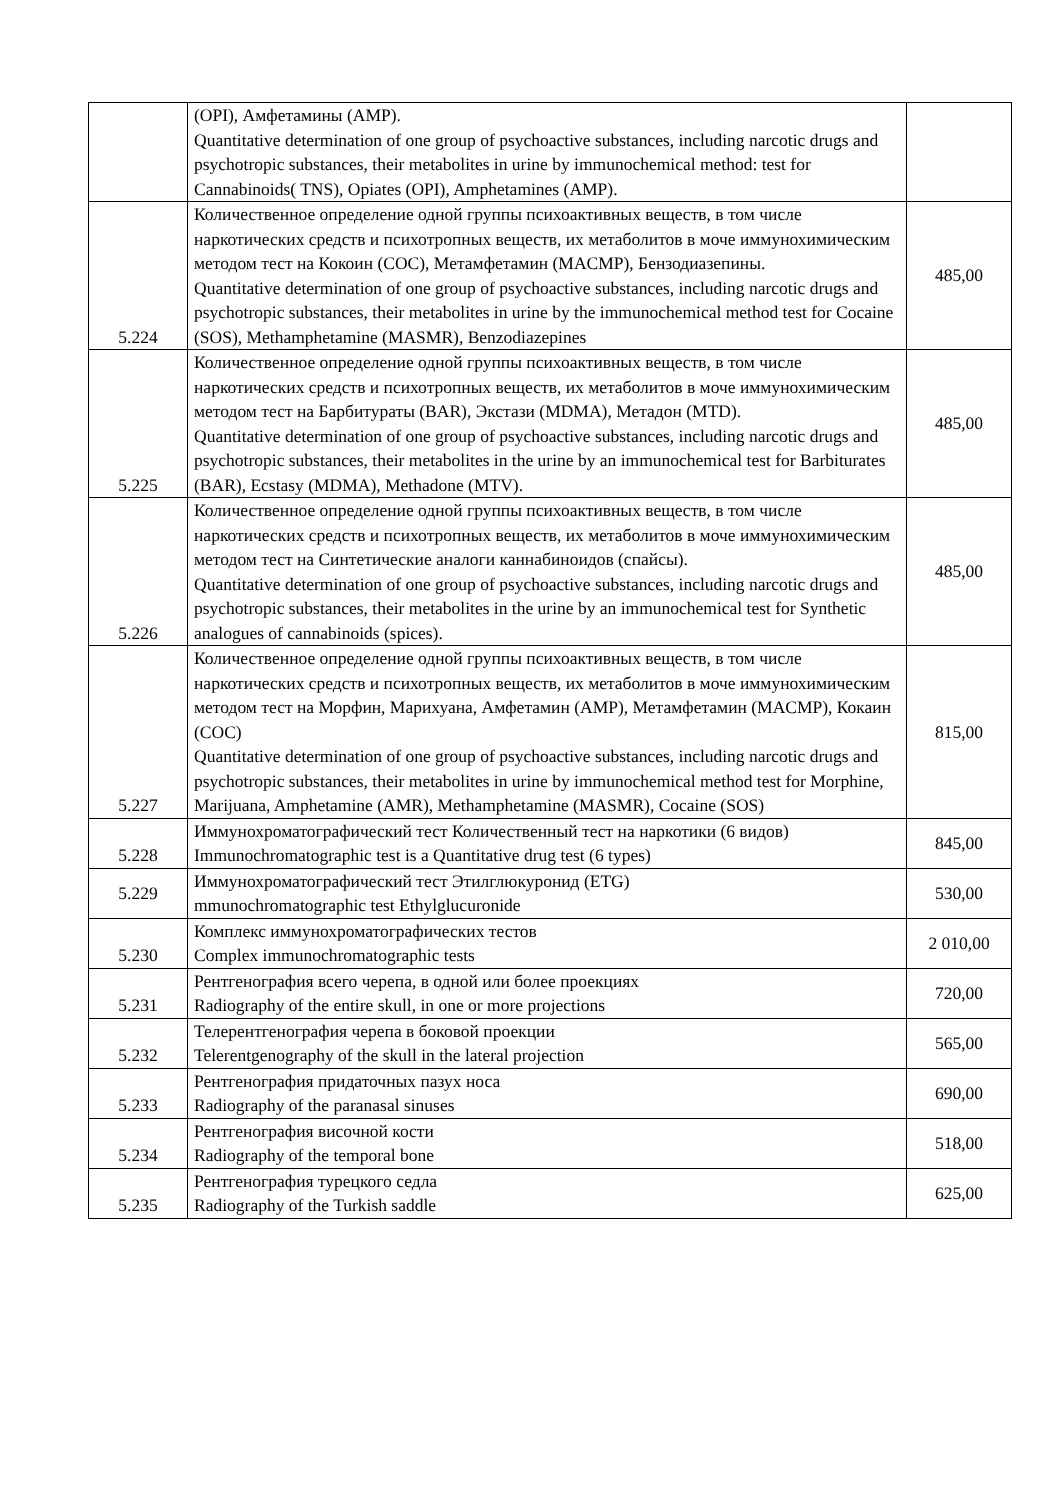| | (OPI), Амфетамины (AMP). Quantitative determination of one group of psychoactive substances, including narcotic drugs and psychotropic substances, their metabolites in urine by immunochemical method: test for Cannabinoids( TNS), Opiates (OPI), Amphetamines (AMP). | |
| 5.224 | Количественное определение одной группы психоактивных веществ, в том числе наркотических средств и психотропных веществ, их метаболитов в моче иммунохимическим методом тест на Кокоин (COC), Метамфетамин (MACMP), Бензодиазепины. Quantitative determination of one group of psychoactive substances, including narcotic drugs and psychotropic substances, their metabolites in urine by the immunochemical method test for Cocaine (SOS), Methamphetamine (MASMR), Benzodiazepines | 485,00 |
| 5.225 | Количественное определение одной группы психоактивных веществ, в том числе наркотических средств и психотропных веществ, их метаболитов в моче иммунохимическим методом тест на Барбитураты (BAR), Экстази (MDMA), Метадон (MTD). Quantitative determination of one group of psychoactive substances, including narcotic drugs and psychotropic substances, their metabolites in the urine by an immunochemical test for Barbiturates (BAR), Ecstasy (MDMA), Methadone (MTV). | 485,00 |
| 5.226 | Количественное определение одной группы психоактивных веществ, в том числе наркотических средств и психотропных веществ, их метаболитов в моче иммунохимическим методом тест на Синтетические аналоги каннабиноидов (спайсы). Quantitative determination of one group of psychoactive substances, including narcotic drugs and psychotropic substances, their metabolites in the urine by an immunochemical test for Synthetic analogues of cannabinoids (spices). | 485,00 |
| 5.227 | Количественное определение одной группы психоактивных веществ, в том числе наркотических средств и психотропных веществ, их метаболитов в моче иммунохимическим методом тест на Морфин, Марихуана, Амфетамин (AMP), Метамфетамин (MACMP), Кокаин (COC) Quantitative determination of one group of psychoactive substances, including narcotic drugs and psychotropic substances, their metabolites in urine by immunochemical method test for Morphine, Marijuana, Amphetamine (AMR), Methamphetamine (MASMR), Cocaine (SOS) | 815,00 |
| 5.228 | Иммунохроматографический тест Количественный тест на наркотики (6 видов) Immunochromatographic test is a Quantitative drug test (6 types) | 845,00 |
| 5.229 | Иммунохроматографический тест Этилглюкуронид (ETG) mmunochromatographic test Ethylglucuronide | 530,00 |
| 5.230 | Комплекс иммунохроматографических тестов Complex immunochromatographic tests | 2 010,00 |
| 5.231 | Рентгенография всего черепа, в одной или более проекциях Radiography of the entire skull, in one or more projections | 720,00 |
| 5.232 | Телерентгенография черепа в боковой проекции Telerentgenography of the skull in the lateral projection | 565,00 |
| 5.233 | Рентгенография придаточных пазух носа Radiography of the paranasal sinuses | 690,00 |
| 5.234 | Рентгенография височной кости Radiography of the temporal bone | 518,00 |
| 5.235 | Рентгенография турецкого седла Radiography of the Turkish saddle | 625,00 |